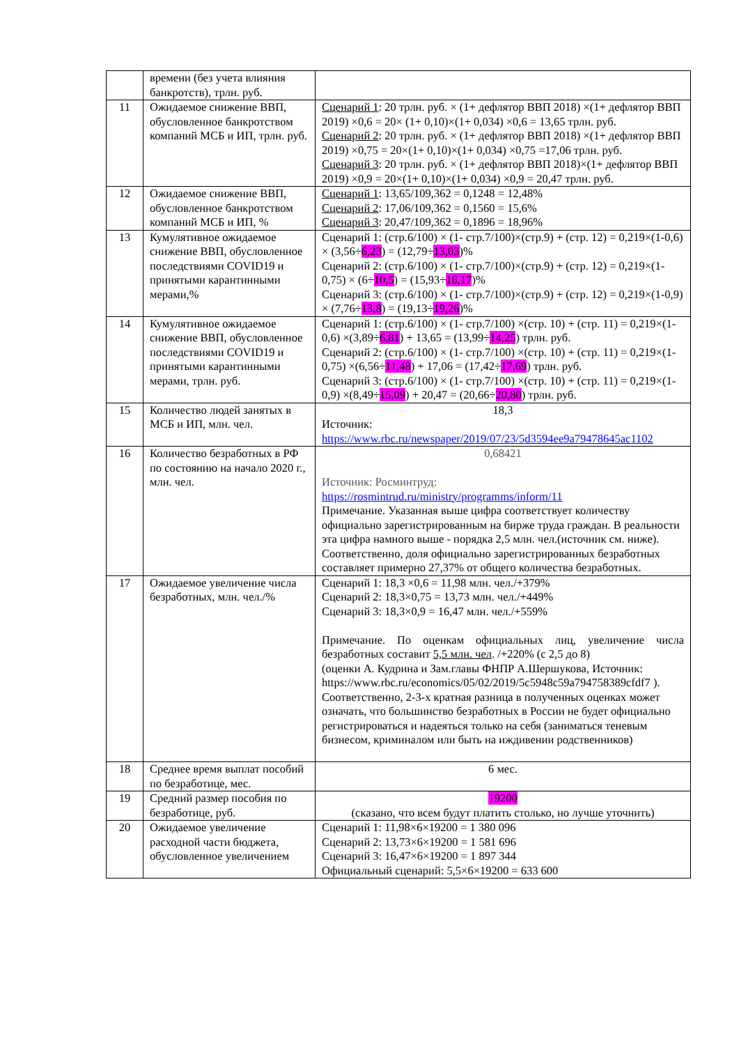| | времени (без учета влияния банкротств), трлн. руб. | |
| 11 | Ожидаемое снижение ВВП, обусловленное банкротством компаний МСБ и ИП, трлн. руб. | Сценарий 1 : 20 трлн. руб. × (1+ дефлятор ВВП 2018) ×(1+ дефлятор ВВП 2019) ×0,6 = 20× (1+ 0,10)×(1+ 0,034) ×0,6 = 13,65 трлн. руб. Сценарий 2 : 20 трлн. руб. × (1+ дефлятор ВВП 2018) ×(1+ дефлятор ВВП 2019) ×0,75 = 20×(1+ 0,10)×(1+ 0,034) ×0,75 =17,06 трлн. руб. Сценарий 3 : 20 трлн. руб. × (1+ дефлятор ВВП 2018)×(1+ дефлятор ВВП 2019) ×0,9 = 20×(1+ 0,10)×(1+ 0,034) ×0,9 = 20,47 трлн. руб. |
| 12 | Ожидаемое снижение ВВП, обусловленное банкротством компаний МСБ и ИП, % | Сценарий 1 : 13,65/109,362 = 0,1248 = 12,48% Сценарий 2 : 17,06/109,362 = 0,1560 = 15,6% Сценарий 3 : 20,47/109,362 = 0,1896 = 18,96% |
| 13 | Кумулятивное ожидаемое снижение ВВП, обусловленное последствиями COVID19 и принятыми карантинными мерами,% | Сценарий 1: (стр.6/100) × (1- стр.7/100)×(стр.9) + (стр. 12) = 0,219×(1-0,6) × (3,56÷ 6,23 ) = (12,79÷ 13,03 )% Сценарий 2: (стр.6/100) × (1- стр.7/100)×(стр.9) + (стр. 12) = 0,219×(1-0,75) × (6÷ 10,5 ) = (15,93÷ 16,17 )% Сценарий 3: (стр.6/100) × (1- стр.7/100)×(стр.9) + (стр. 12) = 0,219×(1-0,9) × (7,76÷ 13,8 ) = (19,13÷ 19,26 )% |
| 14 | Кумулятивное ожидаемое снижение ВВП, обусловленное последствиями COVID19 и принятыми карантинными мерами, трлн. руб. | Сценарий 1: (стр.6/100) × (1- стр.7/100) ×(стр. 10) + (стр. 11) = 0,219×(1- 0,6) ×(3,89÷ 6,81 ) + 13,65 = (13,99÷ 14,25 ) трлн. руб. Сценарий 2: (стр.6/100) × (1- стр.7/100) ×(стр. 10) + (стр. 11) = 0,219×(1- 0,75) ×(6,56÷ 11,48 ) + 17,06 = (17,42÷ 17,69 ) трлн. руб. Сценарий 3: (стр.6/100) × (1- стр.7/100) ×(стр. 10) + (стр. 11) = 0,219×(1- 0,9) ×(8,49÷ 15,09 ) + 20,47 = (20,66÷ 20,80 ) трлн. руб. |
| 15 | Количество людей занятых в МСБ и ИП, млн. чел. | 18,3 Источник: https://www.rbc.ru/newspaper/2019/07/23/5d3594ee9a79478645ac1102 |
| 16 | Количество безработных в РФ по состоянию на начало 2020 г., млн. чел. | 0,68421 Источник: Росминтруд: https://rosmintrud.ru/ministry/programms/inform/11 Примечание. Указанная выше цифра соответствует количеству официально зарегистрированным на бирже труда граждан. В реальности эта цифра намного выше - порядка 2,5 млн. чел.(источник см. ниже). Соответственно, доля официально зарегистрированных безработных составляет примерно 27,37% от общего количества безработных. |
| 17 | Ожидаемое увеличение числа безработных, млн. чел./% | Сценарий 1: 18,3 ×0,6 = 11,98 млн. чел./+379% Сценарий 2: 18,3×0,75 = 13,73 млн. чел./+449% Сценарий 3: 18,3×0,9 = 16,47 млн. чел./+559% Примечание. По оценкам официальных лиц, увеличение числа безработных составит 5,5 млн. чел . /+220% (с 2,5 до 8) (оценки А. Кудрина и Зам.главы ФНПР А.Шершукова, Источник: https://www.rbc.ru/economics/05/02/2019/5c5948c59a794758389cfdf7 ). Соответственно, 2-3-х кратная разница в полученных оценках может означать, что большинство безработных в России не будет официально регистрироваться и надеяться только на себя (заниматься теневым бизнесом, криминалом или быть на иждивении родственников) |
| 18 | Среднее время выплат пособий по безработице, мес. | 6 мес. |
| 19 | Средний размер пособия по безработице, руб. | 19200 (сказано, что всем будут платить столько, но лучше уточнить) |
| 20 | Ожидаемое увеличение расходной части бюджета, обусловленное увеличением | Сценарий 1: 11,98×6×19200 = 1 380 096 Сценарий 2: 13,73×6×19200 = 1 581 696 Сценарий 3: 16,47×6×19200 = 1 897 344 Официальный сценарий: 5,5×6×19200 = 633 600 |